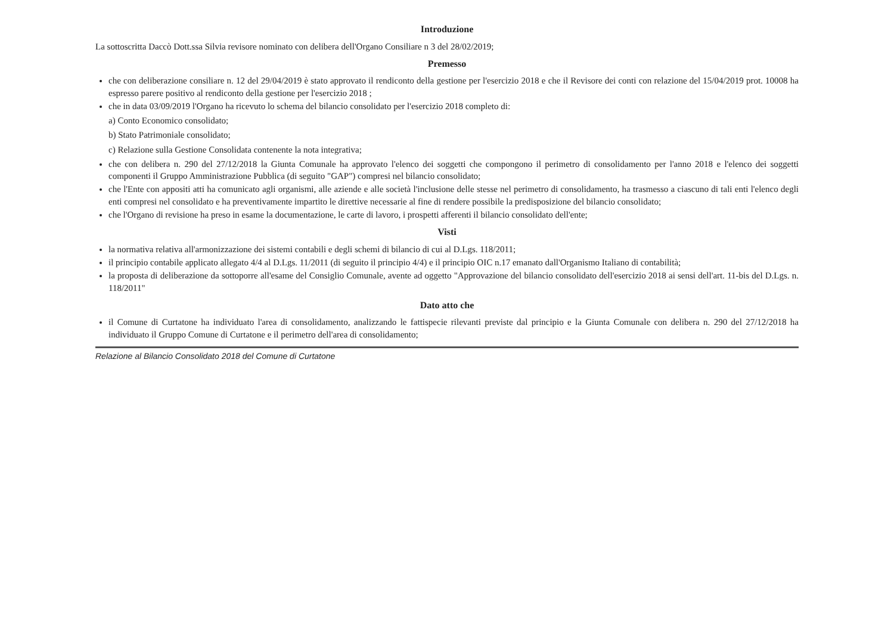Introduzione
La sottoscritta Daccò Dott.ssa Silvia revisore nominato con delibera dell'Organo Consiliare n 3 del 28/02/2019;
Premesso
che con deliberazione consiliare n. 12 del 29/04/2019 è stato approvato il rendiconto della gestione per l'esercizio 2018 e che il Revisore dei conti con relazione del 15/04/2019 prot. 10008 ha espresso parere positivo al rendiconto della gestione per l'esercizio 2018 ;
che in data 03/09/2019 l'Organo ha ricevuto lo schema del bilancio consolidato per l'esercizio 2018 completo di:
a) Conto Economico consolidato;
b) Stato Patrimoniale consolidato;
c) Relazione sulla Gestione Consolidata contenente la nota integrativa;
che con delibera n. 290 del 27/12/2018 la Giunta Comunale ha approvato l'elenco dei soggetti che compongono il perimetro di consolidamento per l'anno 2018 e l'elenco dei soggetti componenti il Gruppo Amministrazione Pubblica (di seguito "GAP") compresi nel bilancio consolidato;
che l'Ente con appositi atti ha comunicato agli organismi, alle aziende e alle società l'inclusione delle stesse nel perimetro di consolidamento, ha trasmesso a ciascuno di tali enti l'elenco degli enti compresi nel consolidato e ha preventivamente impartito le direttive necessarie al fine di rendere possibile la predisposizione del bilancio consolidato;
che l'Organo di revisione ha preso in esame la documentazione, le carte di lavoro, i prospetti afferenti il bilancio consolidato dell'ente;
Visti
la normativa relativa all'armonizzazione dei sistemi contabili e degli schemi di bilancio di cui al D.Lgs. 118/2011;
il principio contabile applicato allegato 4/4 al D.Lgs. 11/2011 (di seguito il principio 4/4) e il principio OIC n.17 emanato dall'Organismo Italiano di contabilità;
la proposta di deliberazione da sottoporre all'esame del Consiglio Comunale, avente ad oggetto "Approvazione del bilancio consolidato dell'esercizio 2018 ai sensi dell'art. 11-bis del D.Lgs. n. 118/2011"
Dato atto che
il Comune di Curtatone ha individuato l'area di consolidamento, analizzando le fattispecie rilevanti previste dal principio e la Giunta Comunale con delibera n. 290 del 27/12/2018 ha individuato il Gruppo Comune di Curtatone e il perimetro dell'area di consolidamento;
Relazione al Bilancio Consolidato 2018 del Comune di Curtatone